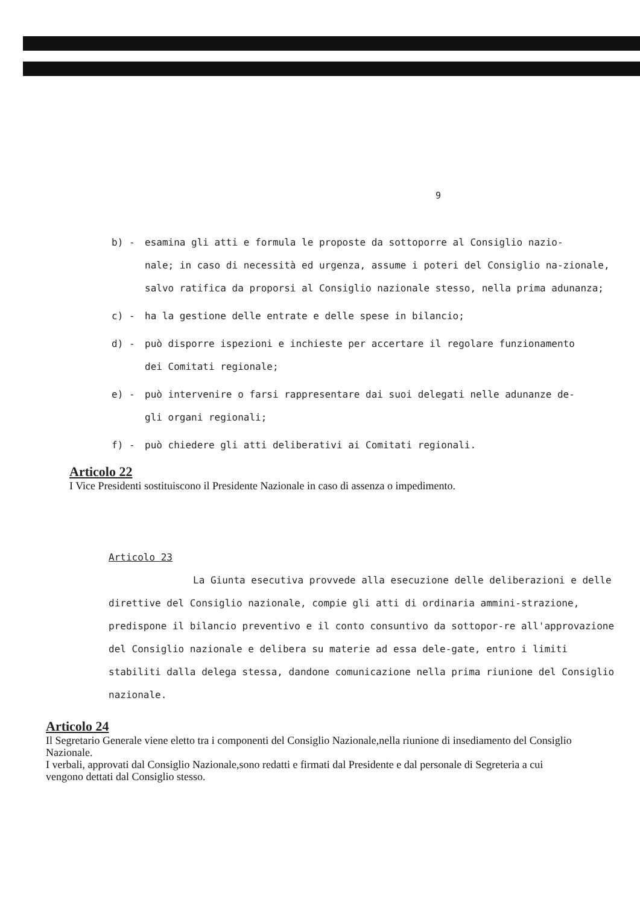9
b) - esamina gli atti e formula le proposte da sottoporre al Consiglio nazio-
nale; in caso di necessità ed urgenza, assume i poteri del Consiglio na-zionale, salvo ratifica da proporsi al Consiglio nazionale stesso, nella prima adunanza;
c) - ha la gestione delle entrate e delle spese in bilancio;
d) - può disporre ispezioni e inchieste per accertare il regolare funzionamento
dei Comitati regionale;
e) - può intervenire o farsi rappresentare dai suoi delegati nelle adunanze de-
gli organi regionali;
f) - può chiedere gli atti deliberativi ai Comitati regionali.
Articolo 22
I Vice Presidenti sostituiscono il Presidente Nazionale in caso di assenza o impedimento.
Articolo 23
La Giunta esecutiva provvede alla esecuzione delle deliberazioni e delle direttive del Consiglio nazionale, compie gli atti di ordinaria ammini-strazione, predispone il bilancio preventivo e il conto consuntivo da sottopor-re all'approvazione del Consiglio nazionale e delibera su materie ad essa dele-gate, entro i limiti stabiliti dalla delega stessa, dandone comunicazione nella prima riunione del Consiglio nazionale.
Articolo 24
Il Segretario Generale viene eletto tra i componenti del Consiglio Nazionale,nella riunione di insediamento del Consiglio Nazionale.
I verbali, approvati dal Consiglio Nazionale,sono redatti e firmati dal Presidente e dal personale di Segreteria a cui vengono dettati dal Consiglio stesso.